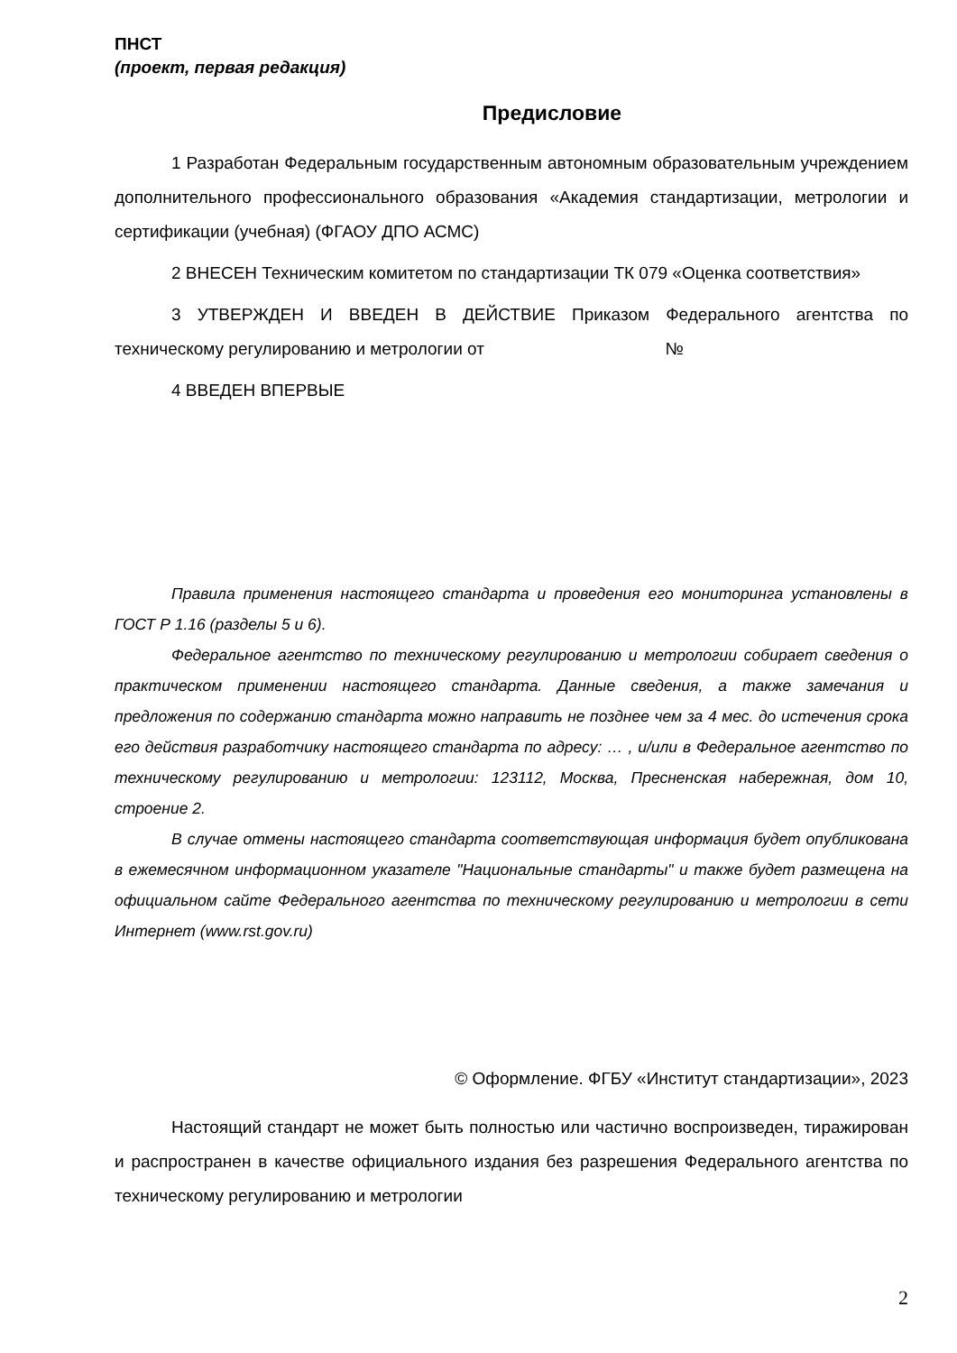ПНСТ
(проект, первая редакция)
Предисловие
1 Разработан Федеральным государственным автономным образовательным учреждением дополнительного профессионального образования «Академия стандартизации, метрологии и сертификации (учебная) (ФГАОУ ДПО АСМС)
2 ВНЕСЕН Техническим комитетом по стандартизации ТК 079 «Оценка соответствия»
3 УТВЕРЖДЕН И ВВЕДЕН В ДЕЙСТВИЕ Приказом Федерального агентства по техническому регулированию и метрологии от №
4 ВВЕДЕН ВПЕРВЫЕ
Правила применения настоящего стандарта и проведения его мониторинга установлены в ГОСТ Р 1.16 (разделы 5 и 6).
Федеральное агентство по техническому регулированию и метрологии собирает сведения о практическом применении настоящего стандарта. Данные сведения, а также замечания и предложения по содержанию стандарта можно направить не позднее чем за 4 мес. до истечения срока его действия разработчику настоящего стандарта по адресу: … , и/или в Федеральное агентство по техническому регулированию и метрологии: 123112, Москва, Пресненская набережная, дом 10, строение 2.
В случае отмены настоящего стандарта соответствующая информация будет опубликована в ежемесячном информационном указателе "Национальные стандарты" и также будет размещена на официальном сайте Федерального агентства по техническому регулированию и метрологии в сети Интернет (www.rst.gov.ru)
© Оформление. ФГБУ «Институт стандартизации», 2023
Настоящий стандарт не может быть полностью или частично воспроизведен, тиражирован и распространен в качестве официального издания без разрешения Федерального агентства по техническому регулированию и метрологии
2